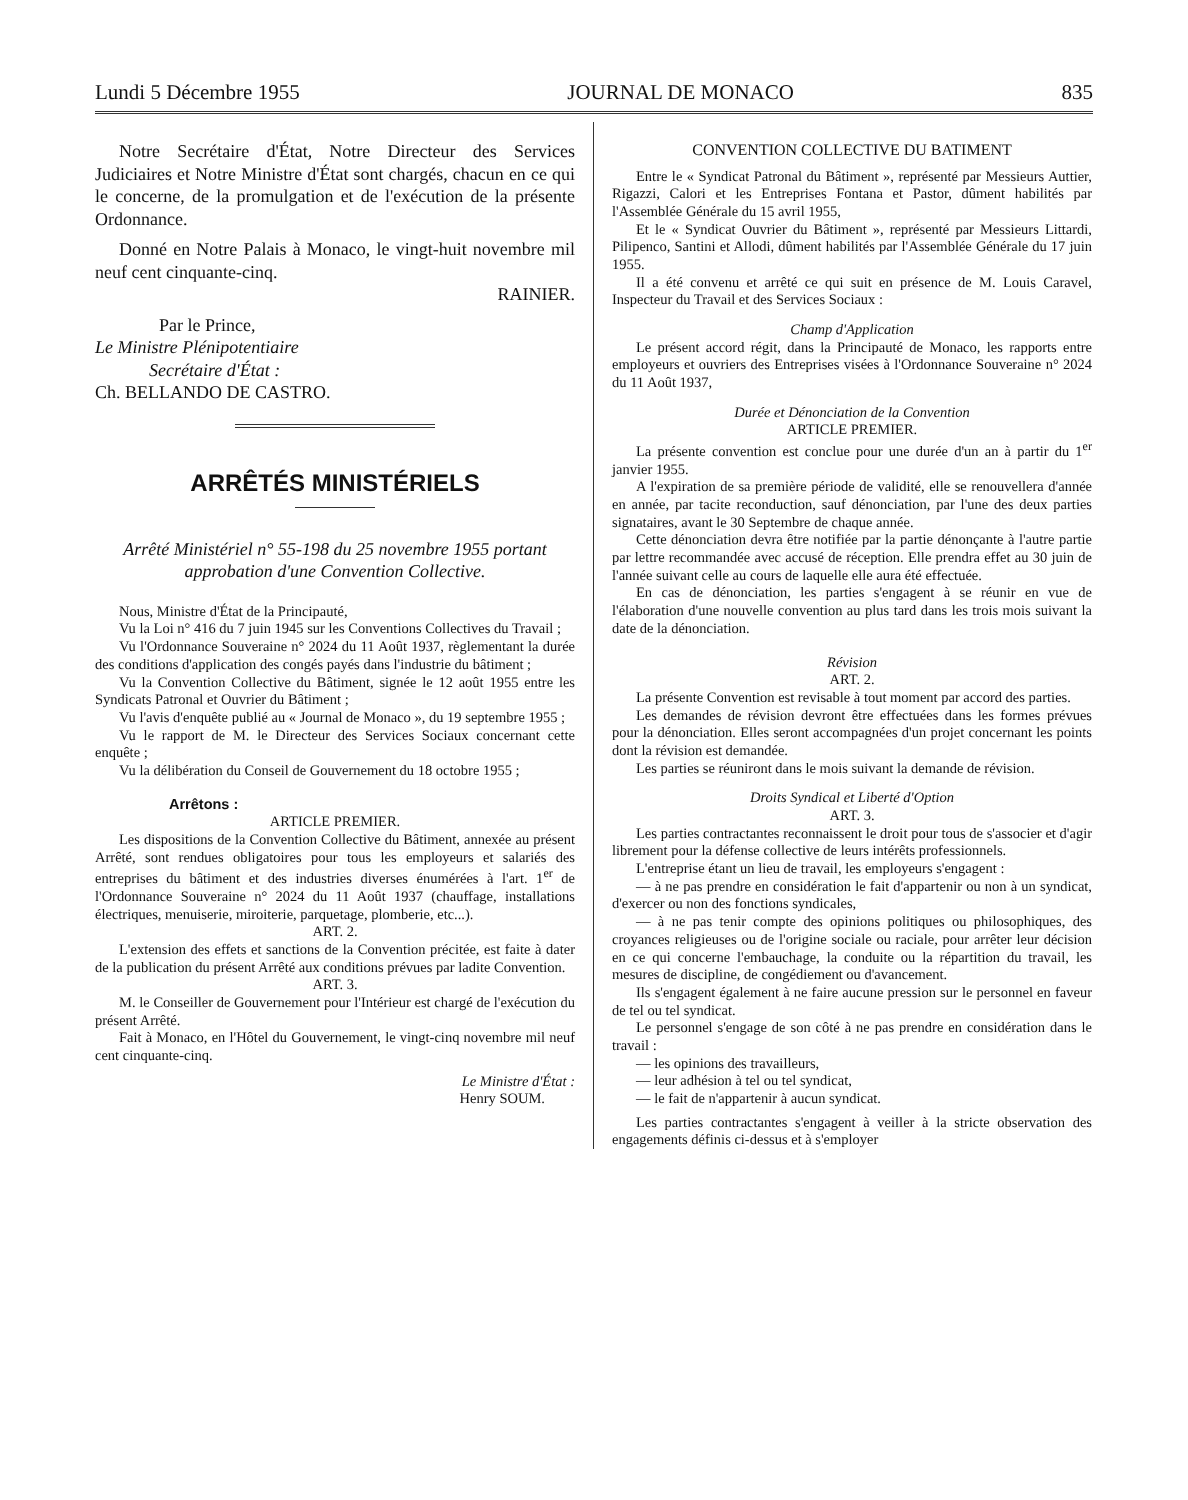Lundi 5 Décembre 1955 JOURNAL DE MONACO 835
Notre Secrétaire d'État, Notre Directeur des Services Judiciaires et Notre Ministre d'État sont chargés, chacun en ce qui le concerne, de la promulgation et de l'exécution de la présente Ordonnance.
Donné en Notre Palais à Monaco, le vingt-huit novembre mil neuf cent cinquante-cinq.
RAINIER.
Par le Prince,
Le Ministre Plénipotentiaire
Secrétaire d'État :
Ch. BELLANDO DE CASTRO.
ARRÊTÉS MINISTÉRIELS
Arrêté Ministériel n° 55-198 du 25 novembre 1955 portant approbation d'une Convention Collective.
Nous, Ministre d'État de la Principauté,
Vu la Loi n° 416 du 7 juin 1945 sur les Conventions Collectives du Travail ;
Vu l'Ordonnance Souveraine n° 2024 du 11 Août 1937, règlementant la durée des conditions d'application des congés payés dans l'industrie du bâtiment ;
Vu la Convention Collective du Bâtiment, signée le 12 août 1955 entre les Syndicats Patronal et Ouvrier du Bâtiment ;
Vu l'avis d'enquête publié au « Journal de Monaco », du 19 septembre 1955 ;
Vu le rapport de M. le Directeur des Services Sociaux concernant cette enquête ;
Vu la délibération du Conseil de Gouvernement du 18 octobre 1955 ;
Arrêtons :
ARTICLE PREMIER.
Les dispositions de la Convention Collective du Bâtiment, annexée au présent Arrêté, sont rendues obligatoires pour tous les employeurs et salariés des entreprises du bâtiment et des industries diverses énumérées à l'art. 1<sup>er</sup> de l'Ordonnance Souveraine n° 2024 du 11 Août 1937 (chauffage, installations électriques, menuiserie, miroiterie, parquetage, plomberie, etc...).
ART. 2.
L'extension des effets et sanctions de la Convention précitée, est faite à dater de la publication du présent Arrêté aux conditions prévues par ladite Convention.
ART. 3.
M. le Conseiller de Gouvernement pour l'Intérieur est chargé de l'exécution du présent Arrêté.
Fait à Monaco, en l'Hôtel du Gouvernement, le vingt-cinq novembre mil neuf cent cinquante-cinq.
Le Ministre d'État :
Henry SOUM.
CONVENTION COLLECTIVE DU BATIMENT
Entre le « Syndicat Patronal du Bâtiment », représenté par Messieurs Auttier, Rigazzi, Calori et les Entreprises Fontana et Pastor, dûment habilités par l'Assemblée Générale du 15 avril 1955,
Et le « Syndicat Ouvrier du Bâtiment », représenté par Messieurs Littardi, Pilipenco, Santini et Allodi, dûment habilités par l'Assemblée Générale du 17 juin 1955.
Il a été convenu et arrêté ce qui suit en présence de M. Louis Caravel, Inspecteur du Travail et des Services Sociaux :
Champ d'Application
Le présent accord régit, dans la Principauté de Monaco, les rapports entre employeurs et ouvriers des Entreprises visées à l'Ordonnance Souveraine n° 2024 du 11 Août 1937,
Durée et Dénonciation de la Convention
ARTICLE PREMIER.
La présente convention est conclue pour une durée d'un an à partir du 1<sup>er</sup> janvier 1955.
A l'expiration de sa première période de validité, elle se renouvellera d'année en année, par tacite reconduction, sauf dénonciation, par l'une des deux parties signataires, avant le 30 Septembre de chaque année.
Cette dénonciation devra être notifiée par la partie dénonçante à l'autre partie par lettre recommandée avec accusé de réception. Elle prendra effet au 30 juin de l'année suivant celle au cours de laquelle elle aura été effectuée.
En cas de dénonciation, les parties s'engagent à se réunir en vue de l'élaboration d'une nouvelle convention au plus tard dans les trois mois suivant la date de la dénonciation.
Révision
ART. 2.
La présente Convention est revisable à tout moment par accord des parties.
Les demandes de révision devront être effectuées dans les formes prévues pour la dénonciation. Elles seront accompagnées d'un projet concernant les points dont la révision est demandée.
Les parties se réuniront dans le mois suivant la demande de révision.
Droits Syndical et Liberté d'Option
ART. 3.
Les parties contractantes reconnaissent le droit pour tous de s'associer et d'agir librement pour la défense collective de leurs intérêts professionnels.
L'entreprise étant un lieu de travail, les employeurs s'engagent :
— à ne pas prendre en considération le fait d'appartenir ou non à un syndicat, d'exercer ou non des fonctions syndicales,
— à ne pas tenir compte des opinions politiques ou philosophiques, des croyances religieuses ou de l'origine sociale ou raciale, pour arrêter leur décision en ce qui concerne l'embauchage, la conduite ou la répartition du travail, les mesures de discipline, de congédiement ou d'avancement.
Ils s'engagent également à ne faire aucune pression sur le personnel en faveur de tel ou tel syndicat.
Le personnel s'engage de son côté à ne pas prendre en considération dans le travail :
— les opinions des travailleurs,
— leur adhésion à tel ou tel syndicat,
— le fait de n'appartenir à aucun syndicat.
Les parties contractantes s'engagent à veiller à la stricte observation des engagements définis ci-dessus et à s'employer